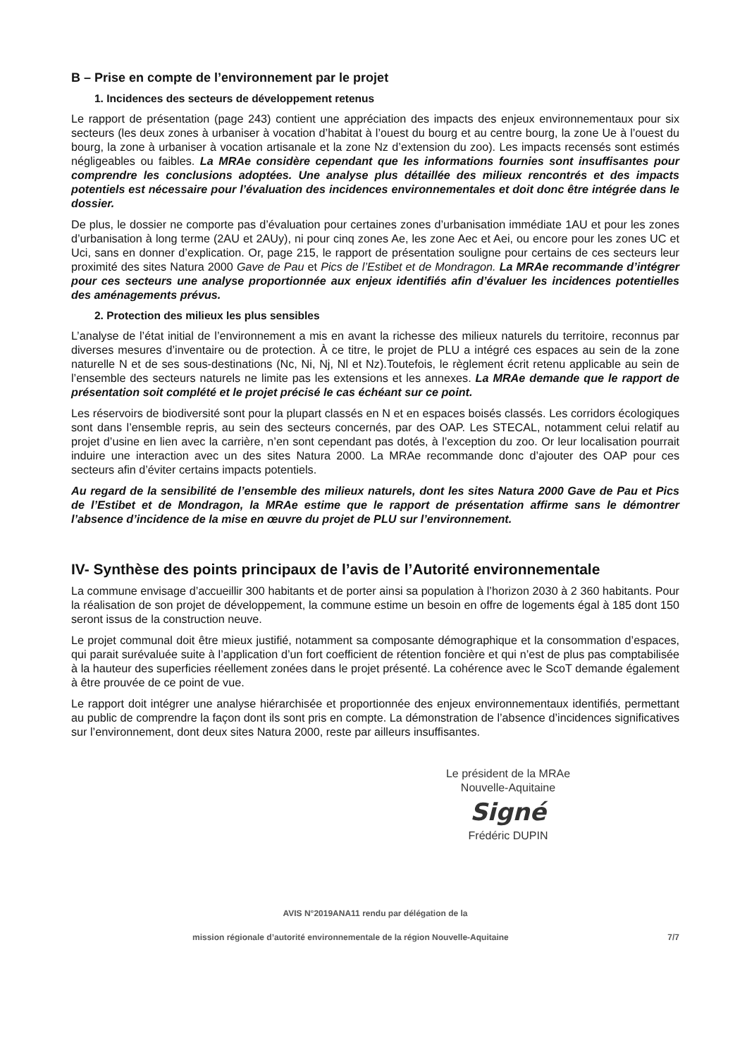B – Prise en compte de l’environnement par le projet
1. Incidences des secteurs de développement retenus
Le rapport de présentation (page 243) contient une appréciation des impacts des enjeux environnementaux pour six secteurs (les deux zones à urbaniser à vocation d’habitat à l’ouest du bourg et au centre bourg, la zone Ue à l’ouest du bourg, la zone à urbaniser à vocation artisanale et la zone Nz d’extension du zoo). Les impacts recensés sont estimés négligeables ou faibles. La MRAe considère cependant que les informations fournies sont insuffisantes pour comprendre les conclusions adoptées. Une analyse plus détaillée des milieux rencontrés et des impacts potentiels est nécessaire pour l’évaluation des incidences environnementales et doit donc être intégrée dans le dossier.
De plus, le dossier ne comporte pas d’évaluation pour certaines zones d’urbanisation immédiate 1AU et pour les zones d’urbanisation à long terme (2AU et 2AUy), ni pour cinq zones Ae, les zone Aec et Aei, ou encore pour les zones UC et Uci, sans en donner d’explication. Or, page 215, le rapport de présentation souligne pour certains de ces secteurs leur proximité des sites Natura 2000 Gave de Pau et Pics de l’Estibet et de Mondragon. La MRAe recommande d’intégrer pour ces secteurs une analyse proportionnée aux enjeux identifiés afin d’évaluer les incidences potentielles des aménagements prévus.
2. Protection des milieux les plus sensibles
L’analyse de l’état initial de l’environnement a mis en avant la richesse des milieux naturels du territoire, reconnus par diverses mesures d’inventaire ou de protection. À ce titre, le projet de PLU a intégré ces espaces au sein de la zone naturelle N et de ses sous-destinations (Nc, Ni, Nj, Nl et Nz).Toutefois, le règlement écrit retenu applicable au sein de l’ensemble des secteurs naturels ne limite pas les extensions et les annexes. La MRAe demande que le rapport de présentation soit complété et le projet précisé le cas échéant sur ce point.
Les réservoirs de biodiversité sont pour la plupart classés en N et en espaces boisés classés. Les corridors écologiques sont dans l’ensemble repris, au sein des secteurs concernés, par des OAP. Les STECAL, notamment celui relatif au projet d’usine en lien avec la carrière, n’en sont cependant pas dotés, à l’exception du zoo. Or leur localisation pourrait induire une interaction avec un des sites Natura 2000. La MRAe recommande donc d’ajouter des OAP pour ces secteurs afin d’éviter certains impacts potentiels.
Au regard de la sensibilité de l’ensemble des milieux naturels, dont les sites Natura 2000 Gave de Pau et Pics de l’Estibet et de Mondragon, la MRAe estime que le rapport de présentation affirme sans le démontrer l’absence d’incidence de la mise en œuvre du projet de PLU sur l’environnement.
IV- Synthèse des points principaux de l’avis de l’Autorité environnementale
La commune envisage d’accueillir 300 habitants et de porter ainsi sa population à l’horizon 2030 à 2 360 habitants. Pour la réalisation de son projet de développement, la commune estime un besoin en offre de logements égal à 185 dont 150 seront issus de la construction neuve.
Le projet communal doit être mieux justifié, notamment sa composante démographique et la consommation d’espaces, qui parait surévaluée suite à l’application d’un fort coefficient de rétention foncière et qui n’est de plus pas comptabilisée à la hauteur des superficies réellement zonées dans le projet présenté. La cohérence avec le ScoT demande également à être prouvée de ce point de vue.
Le rapport doit intégrer une analyse hiérarchisée et proportionnée des enjeux environnementaux identifiés, permettant au public de comprendre la façon dont ils sont pris en compte. La démonstration de l’absence d’incidences significatives sur l’environnement, dont deux sites Natura 2000, reste par ailleurs insuffisantes.
Le président de la MRAe
Nouvelle-Aquitaine
Signé
Frédéric DUPIN
AVIS N°2019ANA11 rendu par délégation de la
mission régionale d’autorité environnementale de la région Nouvelle-Aquitaine 7/7